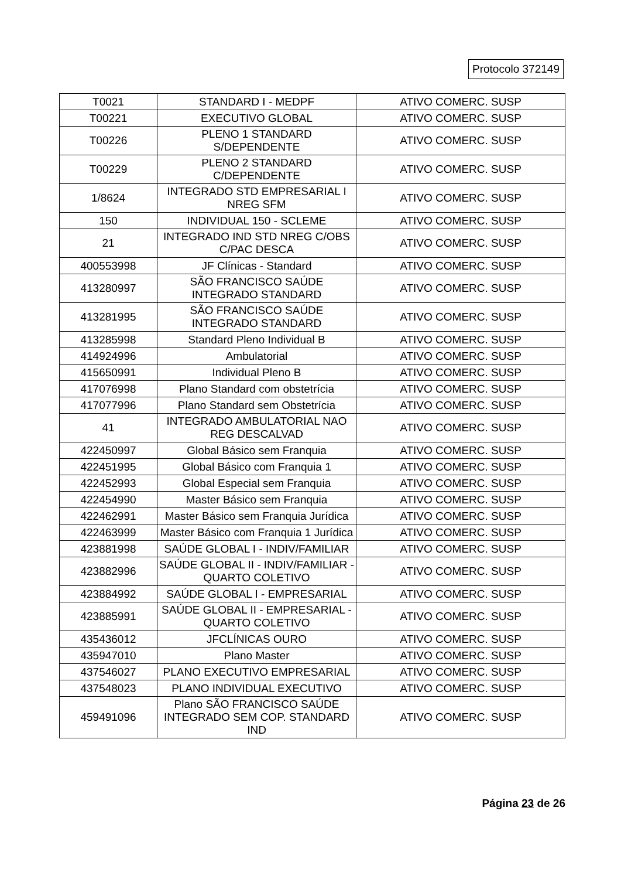Protocolo 372149
| T0021 | STANDARD I - MEDPF | ATIVO COMERC. SUSP |
| T00221 | EXECUTIVO GLOBAL | ATIVO COMERC. SUSP |
| T00226 | PLENO 1 STANDARD S/DEPENDENTE | ATIVO COMERC. SUSP |
| T00229 | PLENO 2 STANDARD C/DEPENDENTE | ATIVO COMERC. SUSP |
| 1/8624 | INTEGRADO STD EMPRESARIAL I NREG SFM | ATIVO COMERC. SUSP |
| 150 | INDIVIDUAL 150 - SCLEME | ATIVO COMERC. SUSP |
| 21 | INTEGRADO IND STD NREG C/OBS C/PAC DESCA | ATIVO COMERC. SUSP |
| 400553998 | JF Clínicas - Standard | ATIVO COMERC. SUSP |
| 413280997 | SÃO FRANCISCO SAÚDE INTEGRADO STANDARD | ATIVO COMERC. SUSP |
| 413281995 | SÃO FRANCISCO SAÚDE INTEGRADO STANDARD | ATIVO COMERC. SUSP |
| 413285998 | Standard Pleno Individual B | ATIVO COMERC. SUSP |
| 414924996 | Ambulatorial | ATIVO COMERC. SUSP |
| 415650991 | Individual Pleno B | ATIVO COMERC. SUSP |
| 417076998 | Plano Standard com obstetrícia | ATIVO COMERC. SUSP |
| 417077996 | Plano Standard sem Obstetrícia | ATIVO COMERC. SUSP |
| 41 | INTEGRADO AMBULATORIAL NAO REG DESCALVAD | ATIVO COMERC. SUSP |
| 422450997 | Global Básico sem Franquia | ATIVO COMERC. SUSP |
| 422451995 | Global Básico com Franquia 1 | ATIVO COMERC. SUSP |
| 422452993 | Global Especial sem Franquia | ATIVO COMERC. SUSP |
| 422454990 | Master Básico sem Franquia | ATIVO COMERC. SUSP |
| 422462991 | Master Básico sem Franquia Jurídica | ATIVO COMERC. SUSP |
| 422463999 | Master Básico com Franquia 1 Jurídica | ATIVO COMERC. SUSP |
| 423881998 | SAÚDE GLOBAL I - INDIV/FAMILIAR | ATIVO COMERC. SUSP |
| 423882996 | SAÚDE GLOBAL II - INDIV/FAMILIAR - QUARTO COLETIVO | ATIVO COMERC. SUSP |
| 423884992 | SAÚDE GLOBAL I - EMPRESARIAL | ATIVO COMERC. SUSP |
| 423885991 | SAÚDE GLOBAL II - EMPRESARIAL - QUARTO COLETIVO | ATIVO COMERC. SUSP |
| 435436012 | JFCLÍNICAS OURO | ATIVO COMERC. SUSP |
| 435947010 | Plano Master | ATIVO COMERC. SUSP |
| 437546027 | PLANO EXECUTIVO EMPRESARIAL | ATIVO COMERC. SUSP |
| 437548023 | PLANO INDIVIDUAL EXECUTIVO | ATIVO COMERC. SUSP |
| 459491096 | Plano SÃO FRANCISCO SAÚDE INTEGRADO SEM COP. STANDARD IND | ATIVO COMERC. SUSP |
Página 23 de 26